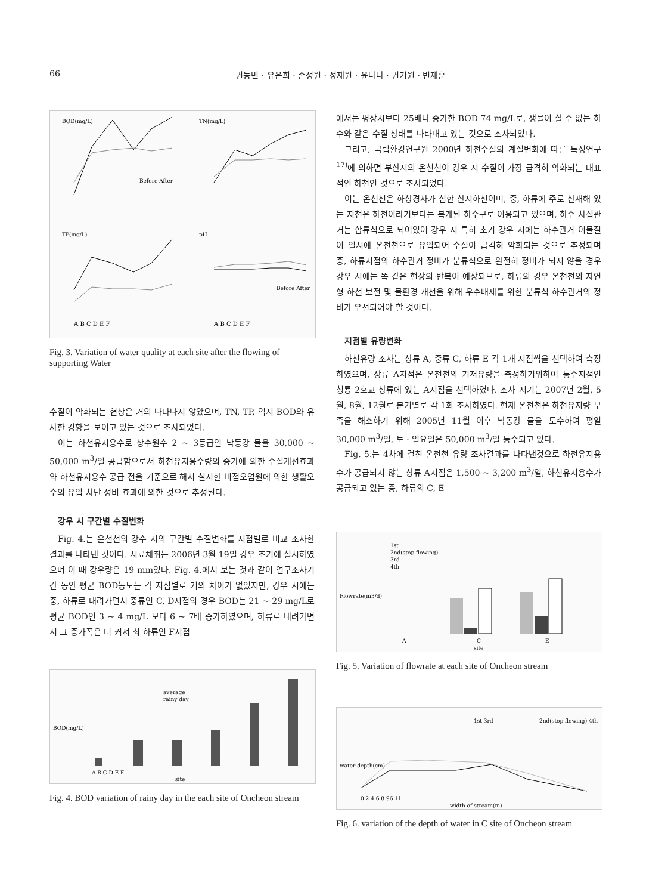66 권동민 · 유은희 · 손정원 · 정재원 · 윤나나 · 권기원 · 빈재훈
BOD(mg/L)
TN(mg/L)
TP(mg/L)
pH
Before After
Before After
A B C D E F
A B C D E F
Fig. 3. Variation of water quality at each site after the flowing of supporting Water
수질이 악화되는 현상은 거의 나타나지 않았으며, TN, TP, 역시 BOD와 유사한 경향을 보이고 있는 것으로 조사되었다.
이는 하천유지용수로 상수원수 2 ~ 3등급인 낙동강 물을 30,000 ~ 50,000 m<sup>3</sup>/일 공급함으로서 하천유지용수량의 증가에 의한 수질개선효과와 하천유지용수 공급 전을 기준으로 해서 실시한 비점오염원에 의한 생활오수의 유입 차단 정비 효과에 의한 것으로 추정된다.
강우 시 구간별 수질변화
Fig. 4.는 온천천의 강수 시의 구간별 수질변화를 지점별로 비교 조사한 결과를 나타낸 것이다. 시료채취는 2006년 3월 19일 강우 초기에 실시하였으며 이 때 강우량은 19 mm였다. Fig. 4.에서 보는 것과 같이 연구조사기간 동안 평균 BOD농도는 각 지점별로 거의 차이가 없었지만, 강우 시에는 중, 하류로 내려가면서 중류인 C, D지점의 경우 BOD는 21 ~ 29 mg/L로 평균 BOD인 3 ~ 4 mg/L 보다 6 ~ 7배 증가하였으며, 하류로 내려가면서 그 증가폭은 더 커져 최 하류인 F지점
BOD(mg/L)
average
rainy day
A B C D E F
site
Fig. 4. BOD variation of rainy day in the each site of Oncheon stream
에서는 평상시보다 25배나 증가한 BOD 74 mg/L로, 생물이 살 수 없는 하수와 같은 수질 상태를 나타내고 있는 것으로 조사되었다.
그리고, 국립환경연구원 2000년 하천수질의 계절변화에 따른 특성연구<sup>17)</sup>에 의하면 부산시의 온천천이 강우 시 수질이 가장 급격히 악화되는 대표적인 하천인 것으로 조사되었다.
이는 온천천은 하상경사가 심한 산지하천이며, 중, 하류에 주로 산재해 있는 지천은 하천이라기보다는 복개된 하수구로 이용되고 있으며, 하수 차집관거는 합류식으로 되어있어 강우 시 특히 초기 강우 시에는 하수관거 이물질이 일시에 온천천으로 유입되어 수질이 급격히 악화되는 것으로 추정되며 중, 하류지점의 하수관거 정비가 분류식으로 완전히 정비가 되지 않을 경우 강우 시에는 똑 같은 현상의 반복이 예상되므로, 하류의 경우 온천천의 자연형 하천 보전 및 물환경 개선을 위해 우수배제를 위한 분류식 하수관거의 정비가 우선되어야 할 것이다.
지점별 유량변화
하천유량 조사는 상류 A, 중류 C, 하류 E 각 1개 지점씩을 선택하여 측정하였으며, 상류 A지점은 온천천의 기저유량을 측정하기위하여 통수지점인 청룡 2호교 상류에 있는 A지점을 선택하였다. 조사 시기는 2007년 2월, 5월, 8월, 12월로 분기별로 각 1회 조사하였다. 현재 온천천은 하천유지량 부족을 해소하기 위해 2005년 11월 이후 낙동강 물을 도수하여 평일 30,000 m<sup>3</sup>/일, 토 · 일요일은 50,000 m<sup>3</sup>/일 통수되고 있다.
Fig. 5.는 4차에 걸친 온천천 유량 조사결과를 나타낸것으로 하천유지용수가 공급되지 않는 상류 A지점은 1,500 ~ 3,200 m<sup>3</sup>/일, 하천유지용수가 공급되고 있는 중, 하류의 C, E
Flowrate(m3/d)
1st
2nd(stop flowing)
3rd
4th
A
C
E
site
Fig. 5. Variation of flowrate at each site of Oncheon stream
water depth(cm)
1st 3rd
2nd(stop flowing) 4th
0 2 4 6 8 96 11
width of stream(m)
Fig. 6. variation of the depth of water in C site of Oncheon stream